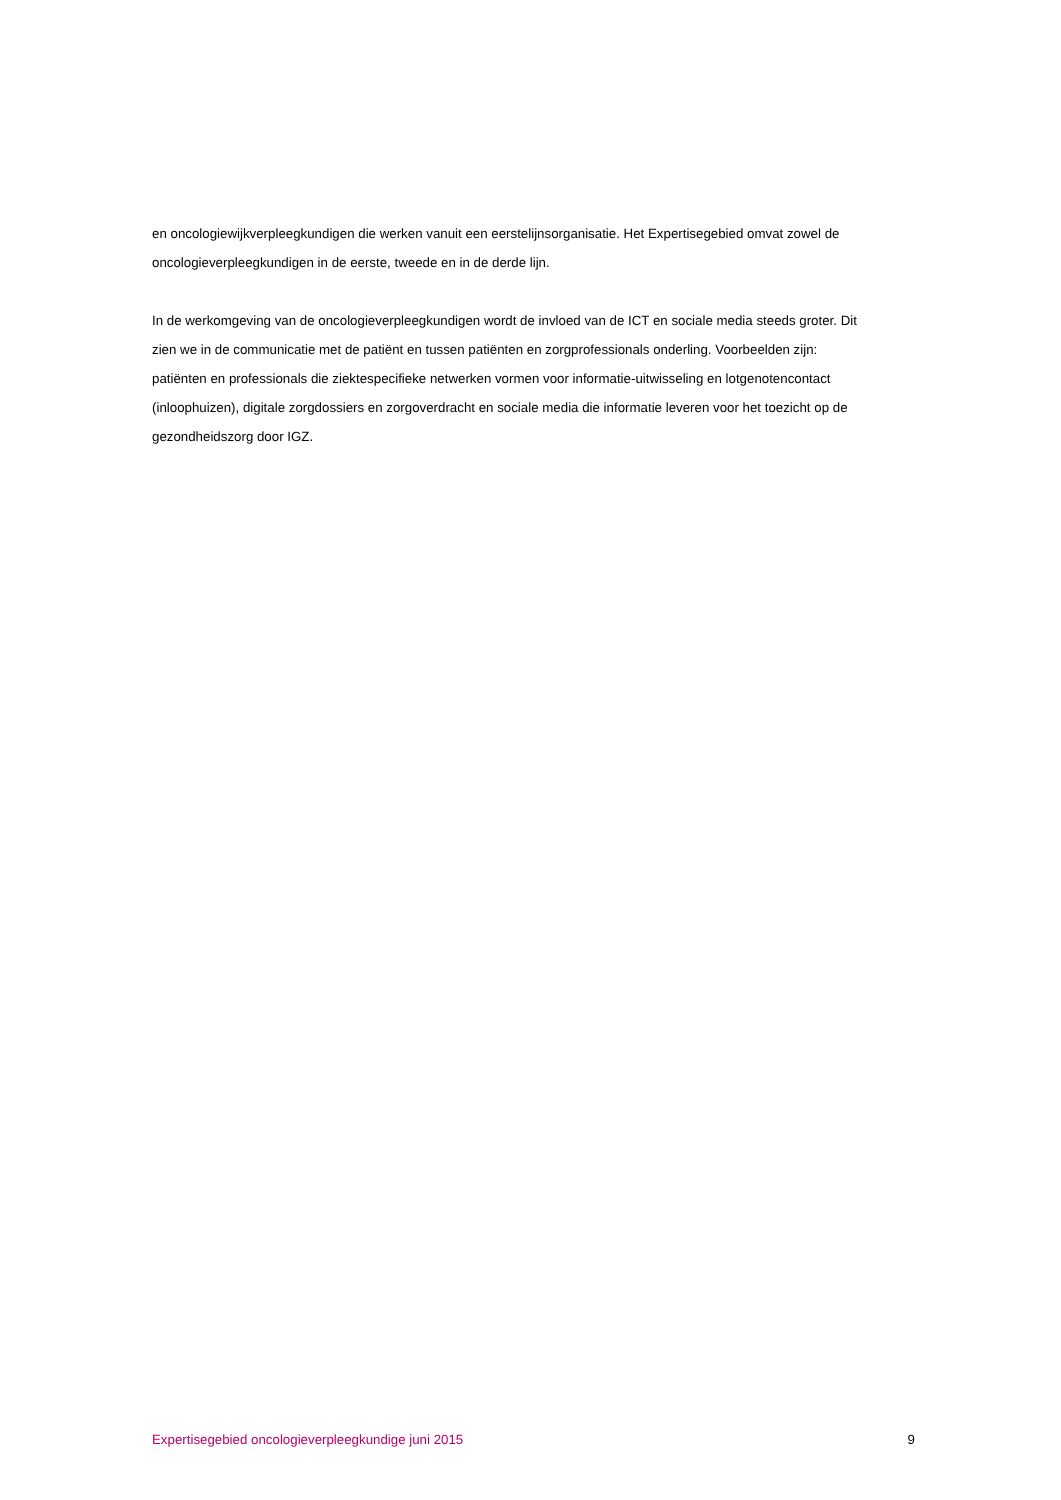en oncologiewijkverpleegkundigen die werken vanuit een eerstelijnsorganisatie. Het Expertisegebied omvat zowel de oncologieverpleegkundigen in de eerste, tweede en in de derde lijn.
In de werkomgeving van de oncologieverpleegkundigen wordt de invloed van de ICT en sociale media steeds groter. Dit zien we in de communicatie met de patiënt en tussen patiënten en zorgprofessionals onderling. Voorbeelden zijn: patiënten en professionals die ziektespecifieke netwerken vormen voor informatie-uitwisseling en lotgenotencontact (inloophuizen), digitale zorgdossiers en zorgoverdracht en sociale media die informatie leveren voor het toezicht op de gezondheidszorg door IGZ.
Expertisegebied oncologieverpleegkundige juni 2015 9